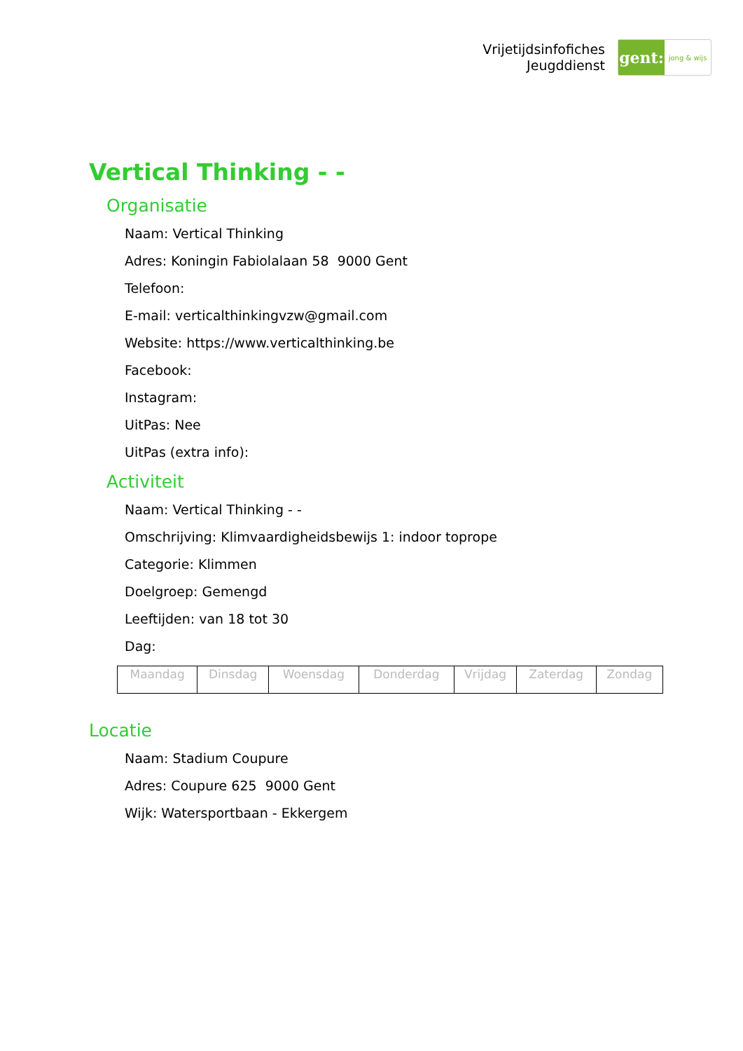Vrijetijdsinfofiches
Jeugddienst
gent:
jong & wijs
Vertical Thinking - -
Organisatie
Naam: Vertical Thinking
Adres: Koningin Fabiolalaan 58 9000 Gent
Telefoon:
E-mail: verticalthinkingvzw@gmail.com
Website: https://www.verticalthinking.be
Facebook:
Instagram:
UitPas: Nee
UitPas (extra info):
Activiteit
Naam: Vertical Thinking - -
Omschrijving: Klimvaardigheidsbewijs 1: indoor toprope
Categorie: Klimmen
Doelgroep: Gemengd
Leeftijden: van 18 tot 30
Dag:
| Maandag | Dinsdag | Woensdag | Donderdag | Vrijdag | Zaterdag | Zondag |
Locatie
Naam: Stadium Coupure
Adres: Coupure 625 9000 Gent
Wijk: Watersportbaan - Ekkergem